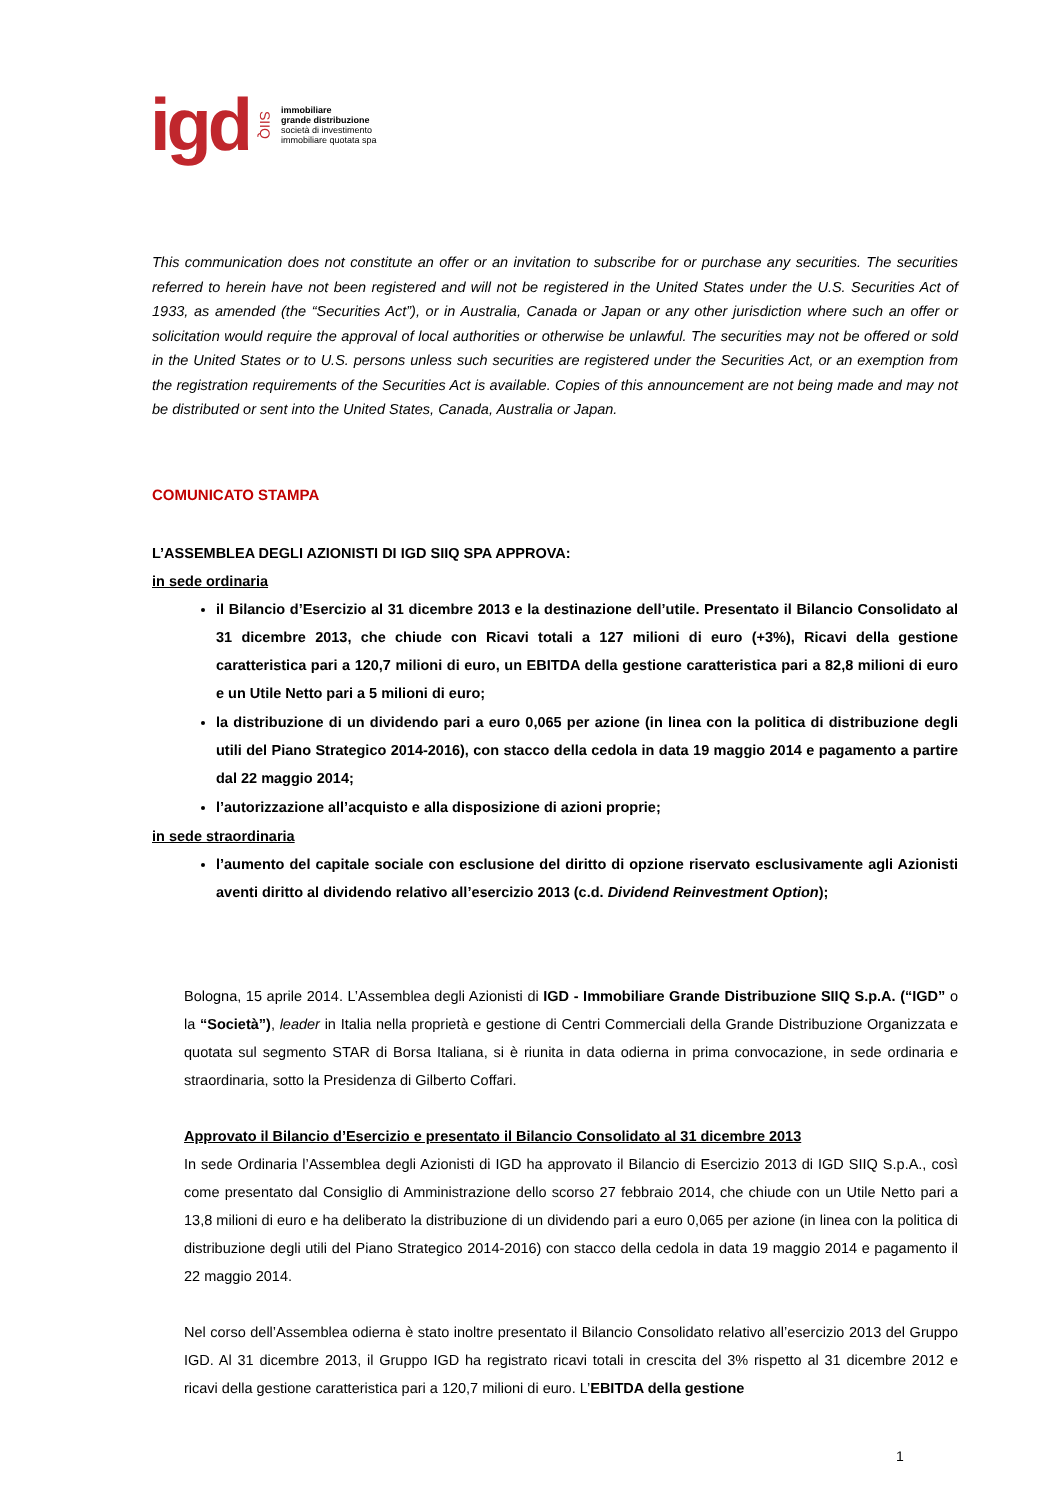igd SIIQ
immobiliare
grande distribuzione
società di investimento
immobiliare quotata spa
This communication does not constitute an offer or an invitation to subscribe for or purchase any securities. The securities referred to herein have not been registered and will not be registered in the United States under the U.S. Securities Act of 1933, as amended (the “Securities Act”), or in Australia, Canada or Japan or any other jurisdiction where such an offer or solicitation would require the approval of local authorities or otherwise be unlawful. The securities may not be offered or sold in the United States or to U.S. persons unless such securities are registered under the Securities Act, or an exemption from the registration requirements of the Securities Act is available. Copies of this announcement are not being made and may not be distributed or sent into the United States, Canada, Australia or Japan.
COMUNICATO STAMPA
L’ASSEMBLEA DEGLI AZIONISTI DI IGD SIIQ SPA APPROVA:
in sede ordinaria
il Bilancio d’Esercizio al 31 dicembre 2013 e la destinazione dell’utile. Presentato il Bilancio Consolidato al 31 dicembre 2013, che chiude con Ricavi totali a 127 milioni di euro (+3%), Ricavi della gestione caratteristica pari a 120,7 milioni di euro, un EBITDA della gestione caratteristica pari a 82,8 milioni di euro e un Utile Netto pari a 5 milioni di euro;
la distribuzione di un dividendo pari a euro 0,065 per azione (in linea con la politica di distribuzione degli utili del Piano Strategico 2014-2016), con stacco della cedola in data 19 maggio 2014 e pagamento a partire dal 22 maggio 2014;
l’autorizzazione all’acquisto e alla disposizione di azioni proprie;
in sede straordinaria
l’aumento del capitale sociale con esclusione del diritto di opzione riservato esclusivamente agli Azionisti aventi diritto al dividendo relativo all’esercizio 2013 (c.d. Dividend Reinvestment Option);
Bologna, 15 aprile 2014. L’Assemblea degli Azionisti di IGD - Immobiliare Grande Distribuzione SIIQ S.p.A. (“IGD” o la “Società”), leader in Italia nella proprietà e gestione di Centri Commerciali della Grande Distribuzione Organizzata e quotata sul segmento STAR di Borsa Italiana, si è riunita in data odierna in prima convocazione, in sede ordinaria e straordinaria, sotto la Presidenza di Gilberto Coffari.
Approvato il Bilancio d’Esercizio e presentato il Bilancio Consolidato al 31 dicembre 2013
In sede Ordinaria l’Assemblea degli Azionisti di IGD ha approvato il Bilancio di Esercizio 2013 di IGD SIIQ S.p.A., così come presentato dal Consiglio di Amministrazione dello scorso 27 febbraio 2014, che chiude con un Utile Netto pari a 13,8 milioni di euro e ha deliberato la distribuzione di un dividendo pari a euro 0,065 per azione (in linea con la politica di distribuzione degli utili del Piano Strategico 2014-2016) con stacco della cedola in data 19 maggio 2014 e pagamento il 22 maggio 2014.
Nel corso dell’Assemblea odierna è stato inoltre presentato il Bilancio Consolidato relativo all’esercizio 2013 del Gruppo IGD. Al 31 dicembre 2013, il Gruppo IGD ha registrato ricavi totali in crescita del 3% rispetto al 31 dicembre 2012 e ricavi della gestione caratteristica pari a 120,7 milioni di euro. L’EBITDA della gestione
1